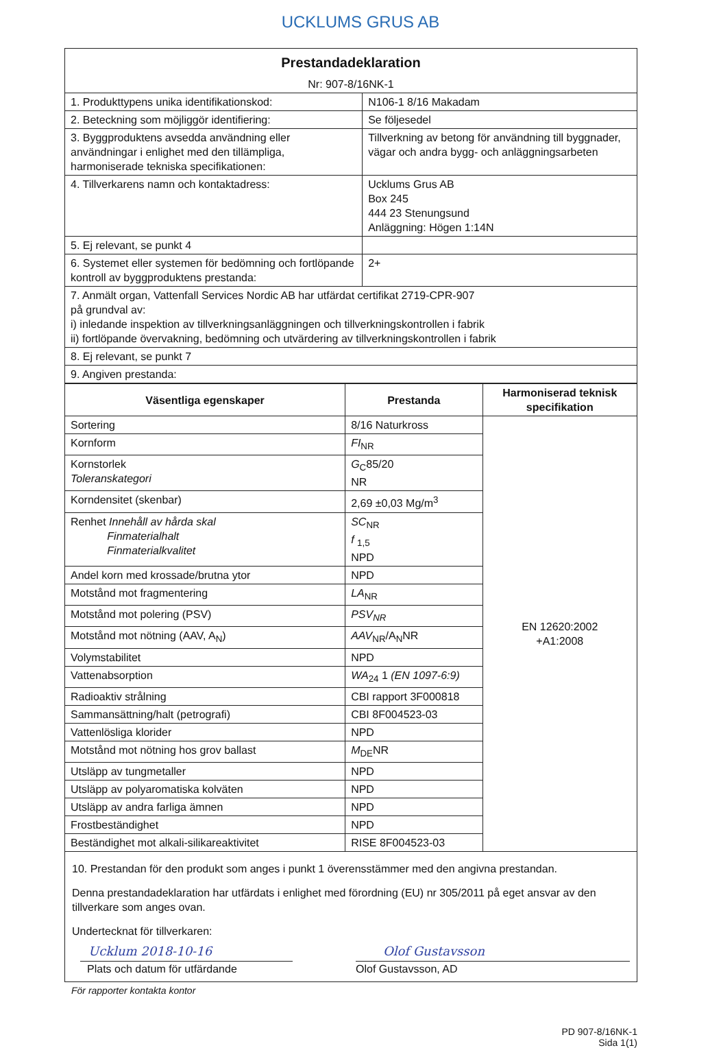UCKLUMS GRUS AB
| Prestandadeklaration Nr: 907-8/16NK-1 | |
| 1. Produkttypens unika identifikationskod: | N106-1 8/16 Makadam |
| 2. Beteckning som möjliggör identifiering: | Se följesedel |
| 3. Byggproduktens avsedda användning eller användningar i enlighet med den tillämpliga, harmoniserade tekniska specifikationen: | Tillverkning av betong för användning till byggnader, vägar och andra bygg- och anläggningsarbeten |
| 4. Tillverkarens namn och kontaktadress: | Ucklums Grus AB Box 245 444 23 Stenungsund Anläggning: Högen 1:14N |
| 5. Ej relevant, se punkt 4 | |
| 6. Systemet eller systemen för bedömning och fortlöpande kontroll av byggproduktens prestanda: | 2+ |
| 7. Anmält organ, Vattenfall Services Nordic AB har utfärdat certifikat 2719-CPR-907 på grundval av: i) inledande inspektion av tillverkningsanläggningen och tillverkningskontrollen i fabrik ii) fortlöpande övervakning, bedömning och utvärdering av tillverkningskontrollen i fabrik | |
| 8. Ej relevant, se punkt 7 | |
| 9. Angiven prestanda: | |
| Väsentliga egenskaper | Prestanda | Harmoniserad teknisk specifikation |
| --- | --- | --- |
| Sortering | 8/16 Naturkross | EN 12620:2002 +A1:2008 |
| Kornform | FI<sub>NR</sub> | |
| Kornstorlek Toleranskategori | G<sub>C</sub>85/20 NR | |
| Korndensitet (skenbar) | 2,69 ±0,03 Mg/m<sup>3</sup> | |
| Renhet Innehåll av hårda skal Finmaterialhalt Finmaterialkvalitet | SC<sub>NR</sub> f <sub>1,5</sub> NPD | |
| Andel korn med krossade/brutna ytor | NPD | |
| Motstånd mot fragmentering | LA<sub>NR</sub> | |
| Motstånd mot polering (PSV) | PSV<sub>NR</sub> | |
| Motstånd mot nötning (AAV, A<sub>N</sub>) | AAV<sub>NR</sub>/A<sub>N</sub>NR | |
| Volymstabilitet | NPD | |
| Vattenabsorption | WA<sub>24</sub> 1 (EN 1097-6:9) | |
| Radioaktiv strålning | CBI rapport 3F000818 | |
| Sammansättning/halt (petrografi) | CBI 8F004523-03 | |
| Vattenlösliga klorider | NPD | |
| Motstånd mot nötning hos grov ballast | M<sub>DE</sub>NR | |
| Utsläpp av tungmetaller | NPD | |
| Utsläpp av polyaromatiska kolväten | NPD | |
| Utsläpp av andra farliga ämnen | NPD | |
| Frostbeständighet | NPD | |
| Beständighet mot alkali-silikareaktivitet | RISE 8F004523-03 | |
10. Prestandan för den produkt som anges i punkt 1 överensstämmer med den angivna prestandan.
Denna prestandadeklaration har utfärdats i enlighet med förordning (EU) nr 305/2011 på eget ansvar av den tillverkare som anges ovan.
Undertecknat för tillverkaren:
Ucklum 2018-10-16
Plats och datum för utfärdande
Olof Gustavsson
Olof Gustavsson, AD
För rapporter kontakta kontor
PD 907-8/16NK-1
Sida 1(1)